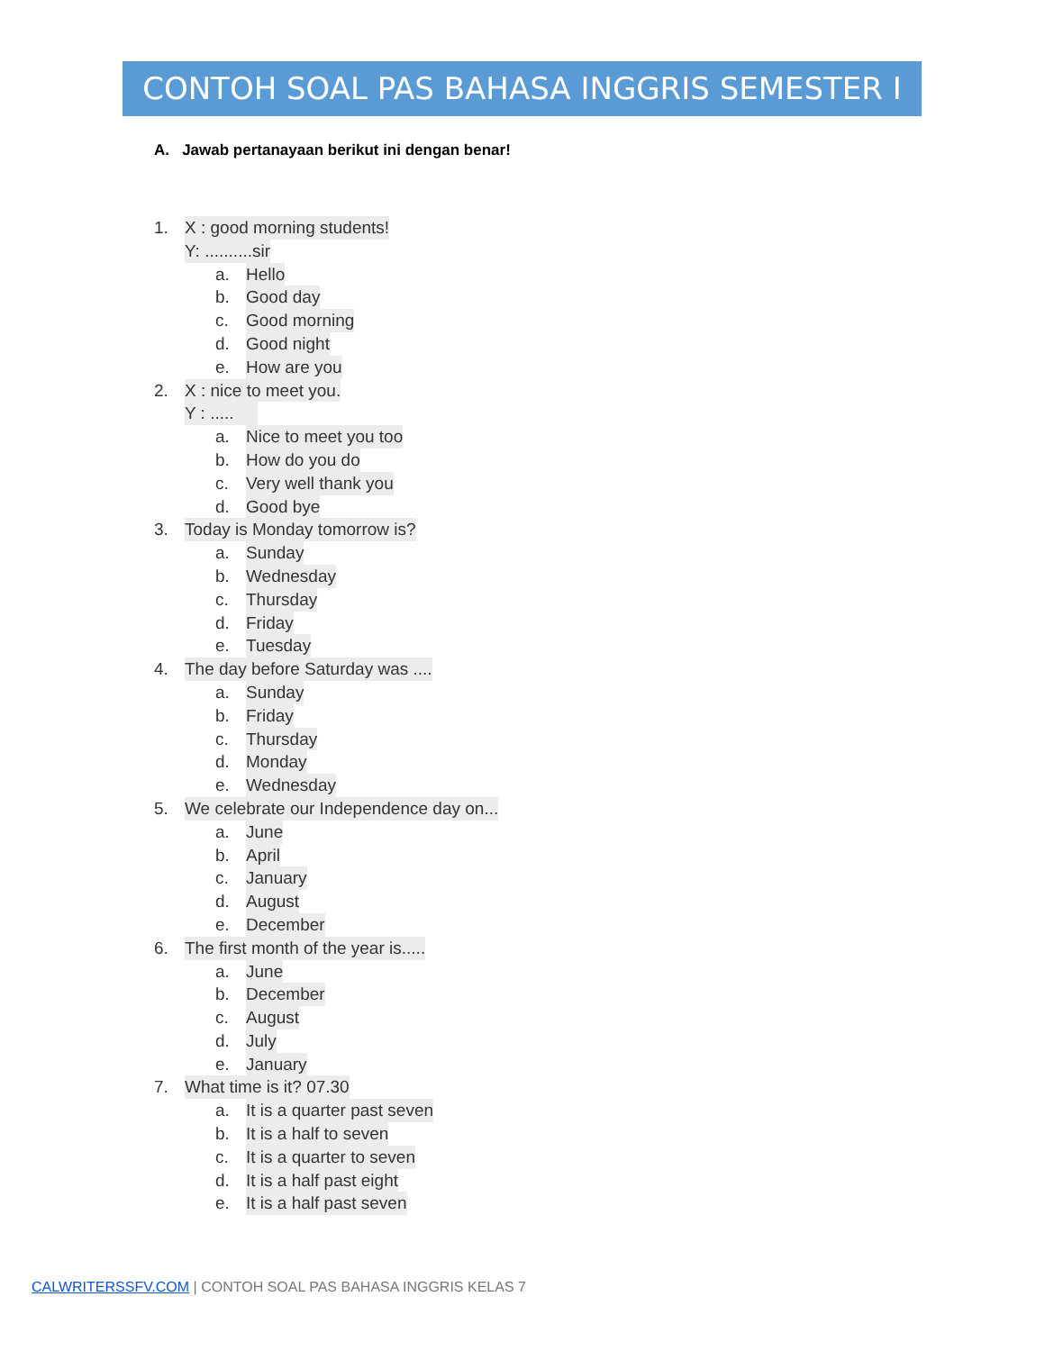CONTOH SOAL PAS BAHASA INGGRIS SEMESTER I
A. Jawab pertanayaan berikut ini dengan benar!
1. X : good morning students!
Y: ..........sir
a. Hello
b. Good day
c. Good morning
d. Good night
e. How are you
2. X : nice to meet you.
Y : .....
a. Nice to meet you too
b. How do you do
c. Very well thank you
d. Good bye
3. Today is Monday tomorrow is?
a. Sunday
b. Wednesday
c. Thursday
d. Friday
e. Tuesday
4. The day before Saturday was ....
a. Sunday
b. Friday
c. Thursday
d. Monday
e. Wednesday
5. We celebrate our Independence day on...
a. June
b. April
c. January
d. August
e. December
6. The first month of the year is.....
a. June
b. December
c. August
d. July
e. January
7. What time is it? 07.30
a. It is a quarter past seven
b. It is a half to seven
c. It is a quarter to seven
d. It is a half past eight
e. It is a half past seven
CALWRITERSSFV.COM | CONTOH SOAL PAS BAHASA INGGRIS KELAS 7